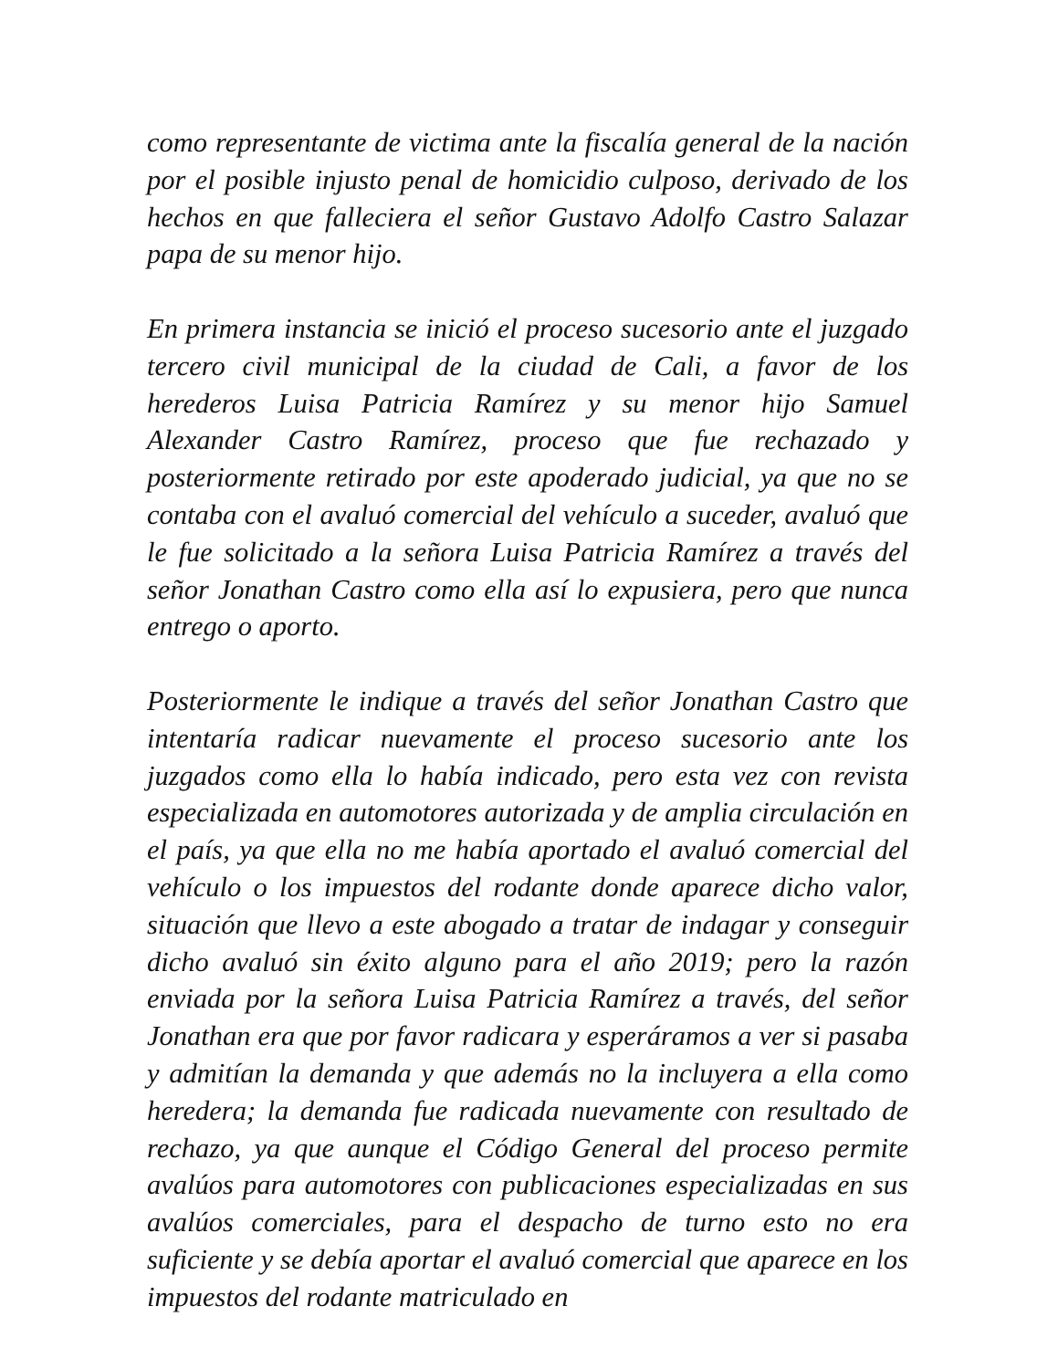como representante de victima ante la fiscalía general de la nación por el posible injusto penal de homicidio culposo, derivado de los hechos en que falleciera el señor Gustavo Adolfo Castro Salazar papa de su menor hijo.
En primera instancia se inició el proceso sucesorio ante el juzgado tercero civil municipal de la ciudad de Cali, a favor de los herederos Luisa Patricia Ramírez y su menor hijo Samuel Alexander Castro Ramírez, proceso que fue rechazado y posteriormente retirado por este apoderado judicial, ya que no se contaba con el avaluó comercial del vehículo a suceder, avaluó que le fue solicitado a la señora Luisa Patricia Ramírez a través del señor Jonathan Castro como ella así lo expusiera, pero que nunca entrego o aporto.
Posteriormente le indique a través del señor Jonathan Castro que intentaría radicar nuevamente el proceso sucesorio ante los juzgados como ella lo había indicado, pero esta vez con revista especializada en automotores autorizada y de amplia circulación en el país, ya que ella no me había aportado el avaluó comercial del vehículo o los impuestos del rodante donde aparece dicho valor, situación que llevo a este abogado a tratar de indagar y conseguir dicho avaluó sin éxito alguno para el año 2019; pero la razón enviada por la señora Luisa Patricia Ramírez a través, del señor Jonathan era que por favor radicara y esperáramos a ver si pasaba y admitían la demanda y que además no la incluyera a ella como heredera; la demanda fue radicada nuevamente con resultado de rechazo, ya que aunque el Código General del proceso permite avalúos para automotores con publicaciones especializadas en sus avalúos comerciales, para el despacho de turno esto no era suficiente y se debía aportar el avaluó comercial que aparece en los impuestos del rodante matriculado en